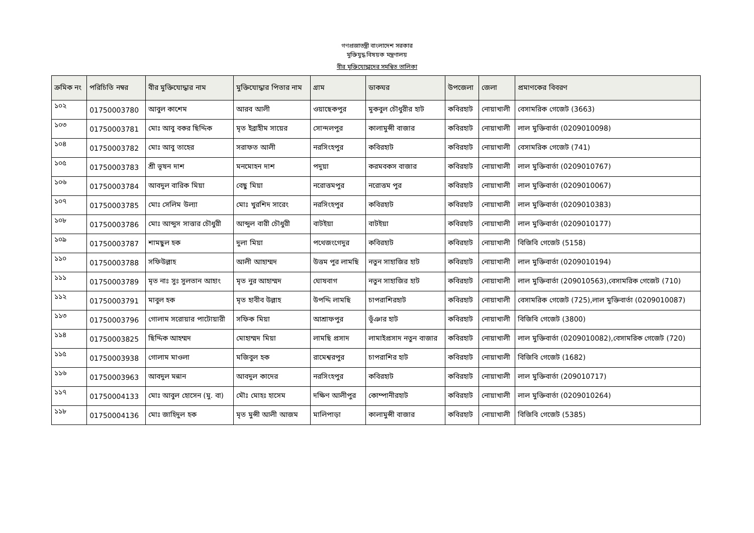গণপ্রজাতন্ত্রী বাংলাদেশ সরকার
মুক্তিযুদ্ধ বিষয়ক মন্ত্রণালয়
বীর মুক্তিযোদ্ধাদের সমন্বিত তালিকা
| ক্রমিক নং | পরিচিতি নম্বর | বীর মুক্তিযোদ্ধার নাম | মুক্তিযোদ্ধার পিতার নাম | গ্রাম | ডাকঘর | উপজেলা | জেলা | প্রমাণকের বিবরণ |
| --- | --- | --- | --- | --- | --- | --- | --- | --- |
| ১০২ | 01750003780 | আবুল কাশেম | আরব আলী | ওয়াছেকপুর | মুকবুল চৌধুরীর হাট | কবিরহাট | নোয়াখালী | বেসামরিক গেজেট (3663) |
| ১০৩ | 01750003781 | মোঃ আবু বকর ছিদ্দিক | মৃত ইব্রাহীম সায়ের | সোন্দলপুর | কালামুন্সী বাজার | কবিরহাট | নোয়াখালী | লাল মুক্তিবার্তা (0209010098) |
| ১০৪ | 01750003782 | মোঃ আবু তাহের | সরাফত আলী | নরসিংহপুর | কবিরহাট | কবিরহাট | নোয়াখালী | বেসামরিক গেজেট (741) |
| ১০৫ | 01750003783 | শ্রী ভূষন দাশ | মনমোহন দাশ | পদুয়া | করমবকস বাজার | কবিরহাট | নোয়াখালী | লাল মুক্তিবার্তা (0209010767) |
| ১০৬ | 01750003784 | আবদুল বারিক মিয়া | বেছু মিয়া | নরোত্তমপুর | নরোত্তম পুর | কবিরহাট | নোয়াখালী | লাল মুক্তিবার্তা (0209010067) |
| ১০৭ | 01750003785 | মোঃ সেলিম উল্যা | মোঃ খুরশিদ সারেং | নরসিংহপুর | কবিরহাট | কবিরহাট | নোয়াখালী | লাল মুক্তিবার্তা (0209010383) |
| ১০৮ | 01750003786 | মোঃ আব্দুস সাত্তার চৌধুরী | আব্দুল বারী চৌধুরী | বাটইয়া | বাটইয়া | কবিরহাট | নোয়াখালী | লাল মুক্তিবার্তা (0209010177) |
| ১০৯ | 01750003787 | শামছুল হক | দুলা মিয়া | পথেজংগেদুর | কবিরহাট | কবিরহাট | নোয়াখালী | বিজিবি গেজেট (5158) |
| ১১০ | 01750003788 | সফিউল্লাহ | আলী আহাম্মদ | উত্তম পুর লামছি | নতুন সাহাজির হাট | কবিরহাট | নোয়াখালী | লাল মুক্তিবার্তা (0209010194) |
| ১১১ | 01750003789 | মৃত নাঃ সুঃ সুলতান আহাং | মৃত নুর আহাম্মদ | ঘোষবাগ | নতুন সাহাজির হাট | কবিরহাট | নোয়াখালী | লাল মুক্তিবার্তা (209010563),বেসামরিক গেজেট (710) |
| ১১২ | 01750003791 | মাবুল হক | মৃত হাবীব উল্লাহ | উপদ্দি লামছি | চাপরাশিরহাট | কবিরহাট | নোয়াখালী | বেসামরিক গেজেট (725),লাল মুক্তিবার্তা (0209010087) |
| ১১৩ | 01750003796 | গোলাম সরোয়ার পাটোয়ারী | সফিক মিয়া | আশ্রাফপুর | ভূঁঞার হাট | কবিরহাট | নোয়াখালী | বিজিবি গেজেট (3800) |
| ১১৪ | 01750003825 | ছিদ্দিক আহম্মদ | মোহাম্মদ মিয়া | লামছি প্রসাদ | লামাইপ্রসাদ নতুন বাজার | কবিরহাট | নোয়াখালী | লাল মুক্তিবার্তা (0209010082),বেসামরিক গেজেট (720) |
| ১১৫ | 01750003938 | গোলাম মাওলা | মজিবুল হক | রামেশ্বরপুর | চাপরাশির হাট | কবিরহাট | নোয়াখালী | বিজিবি গেজেট (1682) |
| ১১৬ | 01750003963 | আবদুল মন্নান | আবদুল কাদের | নরসিংহপুর | কবিরহাট | কবিরহাট | নোয়াখালী | লাল মুক্তিবার্তা (209010717) |
| ১১৭ | 01750004133 | মোঃ আবুল হোসেন (মু. বা) | মৌঃ মোহঃ হাসেম | দক্ষিণ আলীপুর | কোম্পানীরহাট | কবিরহাট | নোয়াখালী | লাল মুক্তিবার্তা (0209010264) |
| ১১৮ | 01750004136 | মোঃ জাহিদুল হক | মৃত মুন্সী আলী আজম | মালিপাড়া | কালামুন্সী বাজার | কবিরহাট | নোয়াখালী | বিজিবি গেজেট (5385) |